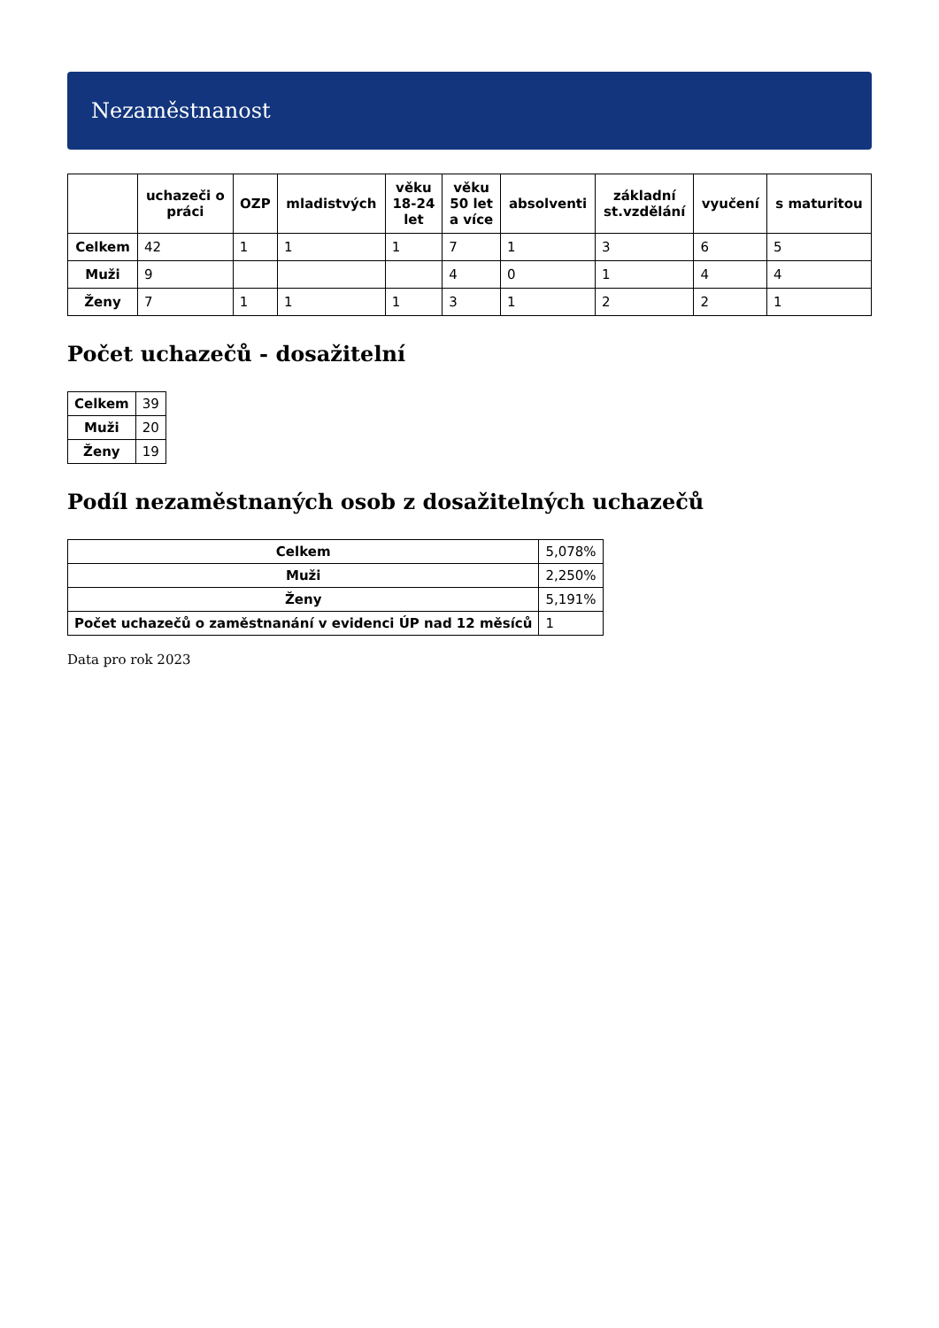Nezaměstnanost
| | uchazeči o práci | OZP | mladistvých | věku 18-24 let | věku 50 let a více | absolventi | základní st.vzdělání | vyučení | s maturitou |
| --- | --- | --- | --- | --- | --- | --- | --- | --- | --- |
| Celkem | 42 | 1 | 1 | 1 | 7 | 1 | 3 | 6 | 5 |
| Muži | 9 | | | | 4 | 0 | 1 | 4 | 4 |
| Ženy | 7 | 1 | 1 | 1 | 3 | 1 | 2 | 2 | 1 |
Počet uchazečů - dosažitelní
| Celkem | 39 |
| Muži | 20 |
| Ženy | 19 |
Podíl nezaměstnaných osob z dosažitelných uchazečů
| Celkem | 5,078% |
| Muži | 2,250% |
| Ženy | 5,191% |
| Počet uchazečů o zaměstnanání v evidenci ÚP nad 12 měsíců | 1 |
Data pro rok 2023